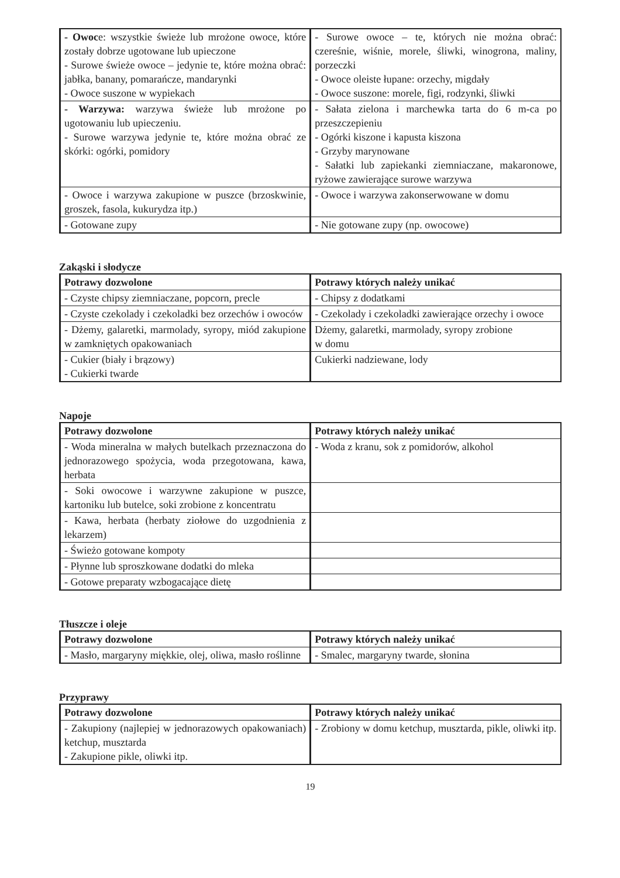| - Owoc e: wszystkie świeże lub mrożone owoce, które zostały dobrze ugotowane lub upieczone - Surowe świeże owoce – jedynie te, które można obrać: jabłka, banany, pomarańcze, mandarynki - Owoce suszone w wypiekach | - Surowe owoce – te, których nie można obrać: czereśnie, wiśnie, morele, śliwki, winogrona, maliny, porzeczki - Owoce oleiste łupane: orzechy, migdały - Owoce suszone: morele, figi, rodzynki, śliwki |
| - Warzywa: warzywa świeże lub mrożone po ugotowaniu lub upieczeniu. - Surowe warzywa jedynie te, które można obrać ze skórki: ogórki, pomidory | - Sałata zielona i marchewka tarta do 6 m-ca po przeszczepieniu - Ogórki kiszone i kapusta kiszona - Grzyby marynowane - Sałatki lub zapiekanki ziemniaczane, makaronowe, ryżowe zawierające surowe warzywa |
| - Owoce i warzywa zakupione w puszce (brzoskwinie, groszek, fasola, kukurydza itp.) | - Owoce i warzywa zakonserwowane w domu |
| - Gotowane zupy | - Nie gotowane zupy (np. owocowe) |
Zakąski i słodycze
| Potrawy dozwolone | Potrawy których należy unikać |
| --- | --- |
| - Czyste chipsy ziemniaczane, popcorn, precle | - Chipsy z dodatkami |
| - Czyste czekolady i czekoladki bez orzechów i owoców | - Czekolady i czekoladki zawierające orzechy i owoce |
| - Dżemy, galaretki, marmolady, syropy, miód zakupione w zamkniętych opakowaniach | Dżemy, galaretki, marmolady, syropy zrobione w domu |
| - Cukier (biały i brązowy) - Cukierki twarde | Cukierki nadziewane, lody |
Napoje
| Potrawy dozwolone | Potrawy których należy unikać |
| --- | --- |
| - Woda mineralna w małych butelkach przeznaczona do jednorazowego spożycia, woda przegotowana, kawa, herbata | - Woda z kranu, sok z pomidorów, alkohol |
| - Soki owocowe i warzywne zakupione w puszce, kartoniku lub butelce, soki zrobione z koncentratu | |
| - Kawa, herbata (herbaty ziołowe do uzgodnienia z lekarzem) | |
| - Świeżo gotowane kompoty | |
| - Płynne lub sproszkowane dodatki do mleka | |
| - Gotowe preparaty wzbogacające dietę | |
Tłuszcze i oleje
| Potrawy dozwolone | Potrawy których należy unikać |
| --- | --- |
| - Masło, margaryny miękkie, olej, oliwa, masło roślinne | - Smalec, margaryny twarde, słonina |
Przyprawy
| Potrawy dozwolone | Potrawy których należy unikać |
| --- | --- |
| - Zakupiony (najlepiej w jednorazowych opakowaniach) ketchup, musztarda - Zakupione pikle, oliwki itp. | - Zrobiony w domu ketchup, musztarda, pikle, oliwki itp. |
19